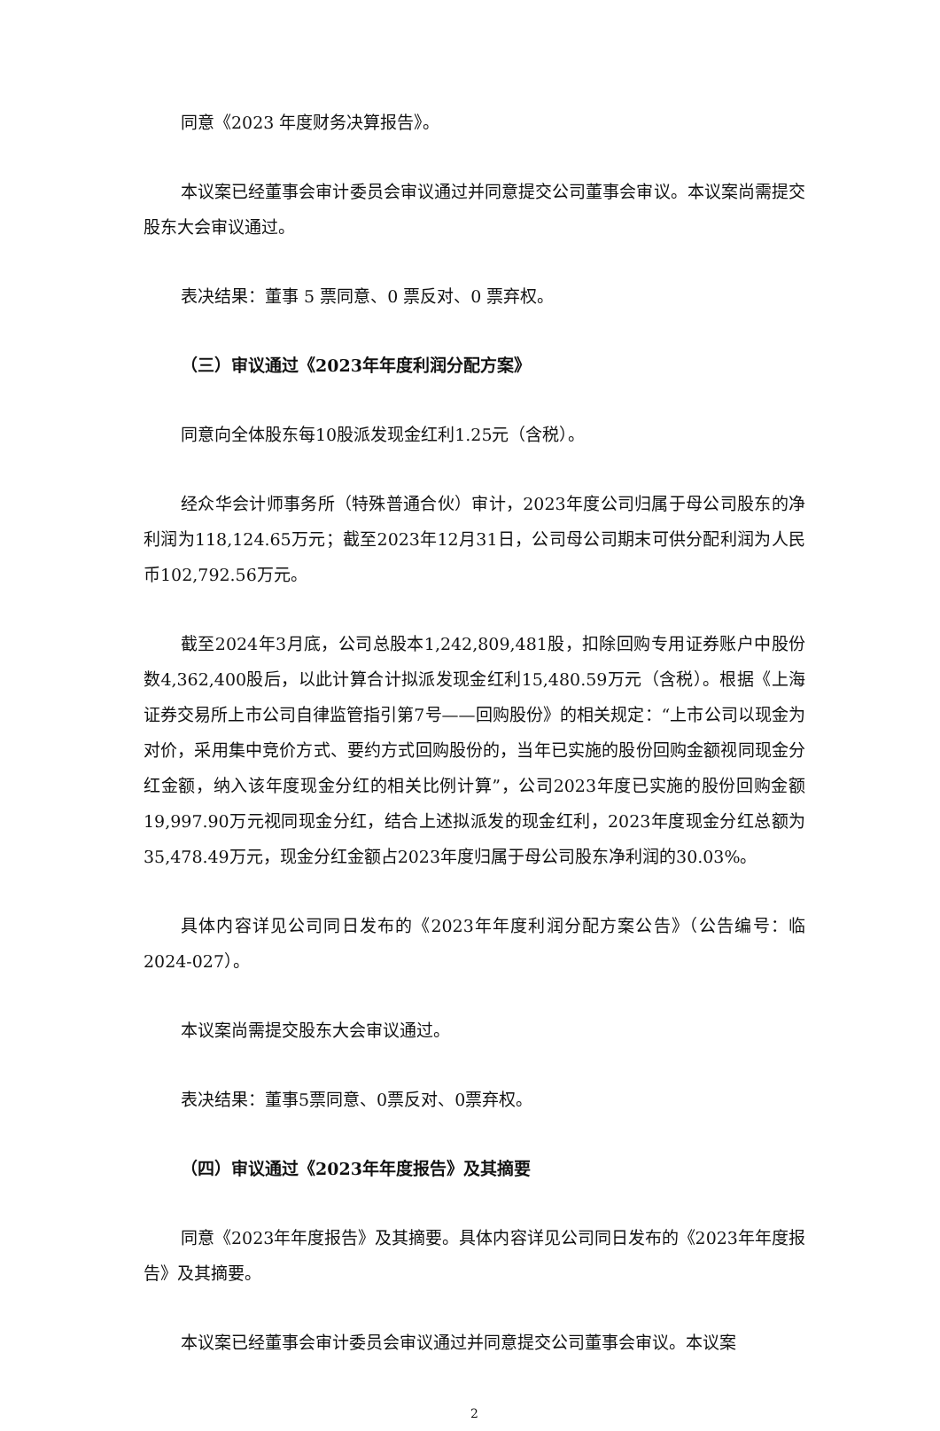同意《2023 年度财务决算报告》。
本议案已经董事会审计委员会审议通过并同意提交公司董事会审议。本议案尚需提交股东大会审议通过。
表决结果：董事 5 票同意、0 票反对、0 票弃权。
（三）审议通过《2023年年度利润分配方案》
同意向全体股东每10股派发现金红利1.25元（含税）。
经众华会计师事务所（特殊普通合伙）审计，2023年度公司归属于母公司股东的净利润为118,124.65万元；截至2023年12月31日，公司母公司期末可供分配利润为人民币102,792.56万元。
截至2024年3月底，公司总股本1,242,809,481股，扣除回购专用证券账户中股份数4,362,400股后，以此计算合计拟派发现金红利15,480.59万元（含税）。根据《上海证券交易所上市公司自律监管指引第7号——回购股份》的相关规定：“上市公司以现金为对价，采用集中竞价方式、要约方式回购股份的，当年已实施的股份回购金额视同现金分红金额，纳入该年度现金分红的相关比例计算”，公司2023年度已实施的股份回购金额19,997.90万元视同现金分红，结合上述拟派发的现金红利，2023年度现金分红总额为35,478.49万元，现金分红金额占2023年度归属于母公司股东净利润的30.03%。
具体内容详见公司同日发布的《2023年年度利润分配方案公告》（公告编号：临2024-027）。
本议案尚需提交股东大会审议通过。
表决结果：董事5票同意、0票反对、0票弃权。
（四）审议通过《2023年年度报告》及其摘要
同意《2023年年度报告》及其摘要。具体内容详见公司同日发布的《2023年年度报告》及其摘要。
本议案已经董事会审计委员会审议通过并同意提交公司董事会审议。本议案
2